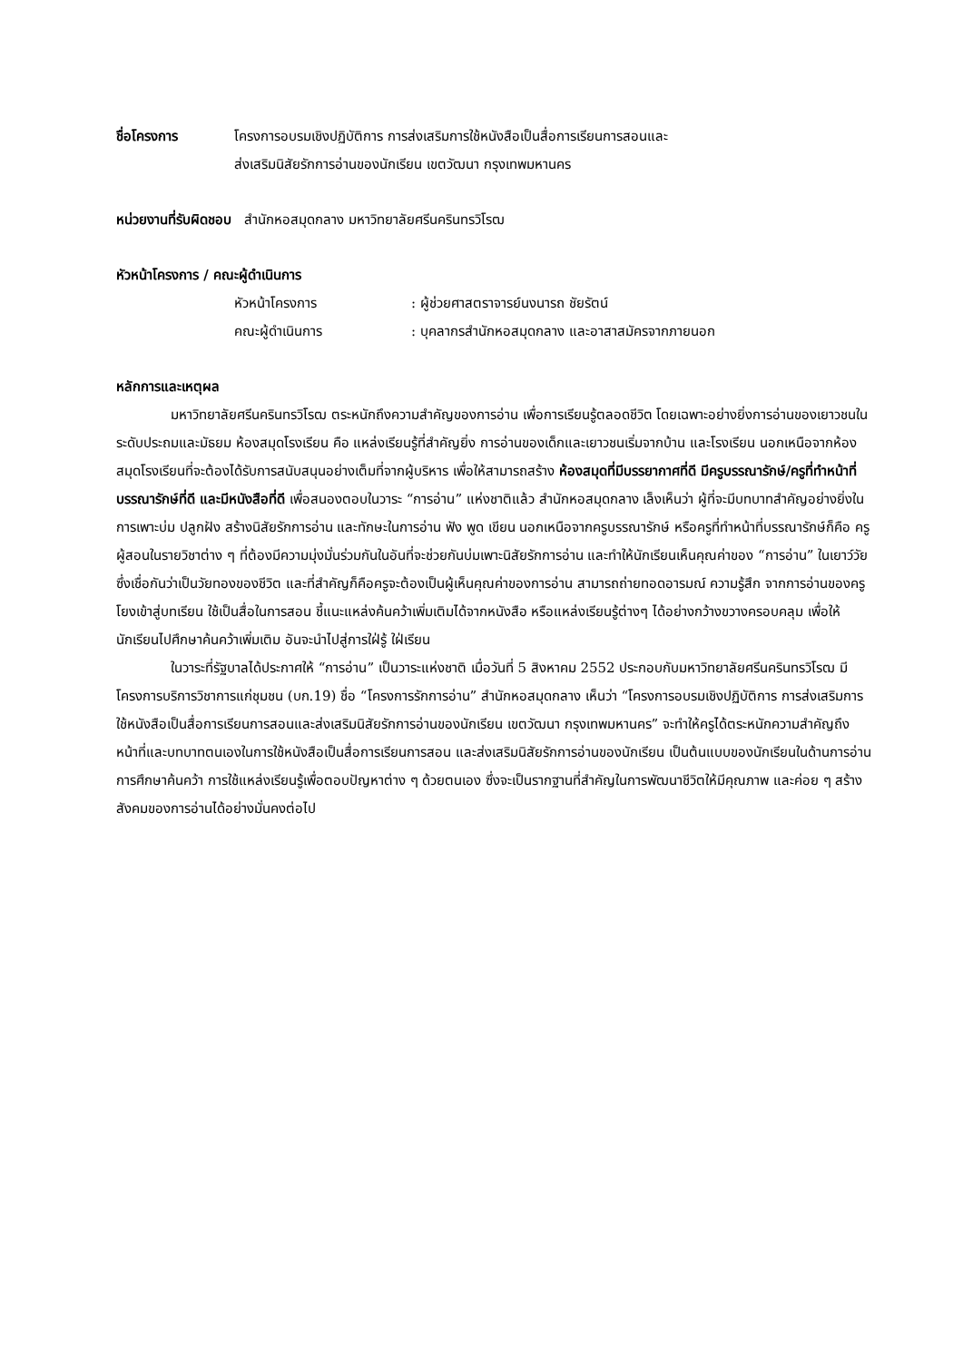ชื่อโครงการ โครงการอบรมเชิงปฏิบัติการ การส่งเสริมการใช้หนังสือเป็นสื่อการเรียนการสอนและ
ส่งเสริมนิสัยรักการอ่านของนักเรียน เขตวัฒนา กรุงเทพมหานคร
หน่วยงานที่รับผิดชอบ สำนักหอสมุดกลาง มหาวิทยาลัยศรีนครินทรวิโรฒ
หัวหน้าโครงการ / คณะผู้ดำเนินการ
หัวหน้าโครงการ: ผู้ช่วยศาสตราจารย์นงนารถ ชัยรัตน์
คณะผู้ดำเนินการ: บุคลากรสำนักหอสมุดกลาง และอาสาสมัครจากภายนอก
หลักการและเหตุผล
มหาวิทยาลัยศรีนครินทรวิโรฒ ตระหนักถึงความสำคัญของการอ่าน เพื่อการเรียนรู้ตลอดชีวิต โดยเฉพาะอย่างยิ่งการอ่านของเยาวชนในระดับประถมและมัธยม ห้องสมุดโรงเรียน คือ แหล่งเรียนรู้ที่สำคัญยิ่ง การอ่านของเด็กและเยาวชนเริ่มจากบ้าน และโรงเรียน นอกเหนือจากห้องสมุดโรงเรียนที่จะต้องได้รับการสนับสนุนอย่างเต็มที่จากผู้บริหาร เพื่อให้สามารถสร้าง ห้องสมุดที่มีบรรยากาศที่ดี มีครูบรรณารักษ์/ครูที่ทำหน้าที่บรรณารักษ์ที่ดี และมีหนังสือที่ดี เพื่อสนองตอบในวาระ “การอ่าน” แห่งชาติแล้ว สำนักหอสมุดกลาง เล็งเห็นว่า ผู้ที่จะมีบทบาทสำคัญอย่างยิ่งในการเพาะบ่ม ปลูกฝัง สร้างนิสัยรักการอ่าน และทักษะในการอ่าน ฟัง พูด เขียน นอกเหนือจากครูบรรณารักษ์ หรือครูที่ทำหน้าที่บรรณารักษ์ก็คือ ครูผู้สอนในรายวิชาต่าง ๆ ที่ต้องมีความมุ่งมั่นร่วมกันในอันที่จะช่วยกันบ่มเพาะนิสัยรักการอ่าน และทำให้นักเรียนเห็นคุณค่าของ “การอ่าน” ในเยาว์วัย ซึ่งเชื่อกันว่าเป็นวัยทองของชีวิต และที่สำคัญก็คือครูจะต้องเป็นผู้เห็นคุณค่าของการอ่าน สามารถถ่ายทอดอารมณ์ ความรู้สึก จากการอ่านของครูโยงเข้าสู่บทเรียน ใช้เป็นสื่อในการสอน ชี้แนะแหล่งค้นคว้าเพิ่มเติมได้จากหนังสือ หรือแหล่งเรียนรู้ต่างๆ ได้อย่างกว้างขวางครอบคลุม เพื่อให้นักเรียนไปศึกษาค้นคว้าเพิ่มเติม อันจะนำไปสู่การใฝ่รู้ ใฝ่เรียน
ในวาระที่รัฐบาลได้ประกาศให้ “การอ่าน” เป็นวาระแห่งชาติ เมื่อวันที่ 5 สิงหาคม 2552 ประกอบกับมหาวิทยาลัยศรีนครินทรวิโรฒ มีโครงการบริการวิชาการแก่ชุมชน (บก.19) ชื่อ “โครงการรักการอ่าน” สำนักหอสมุดกลาง เห็นว่า “โครงการอบรมเชิงปฏิบัติการ การส่งเสริมการใช้หนังสือเป็นสื่อการเรียนการสอนและส่งเสริมนิสัยรักการอ่านของนักเรียน เขตวัฒนา กรุงเทพมหานคร” จะทำให้ครูได้ตระหนักความสำคัญถึงหน้าที่และบทบาทตนเองในการใช้หนังสือเป็นสื่อการเรียนการสอน และส่งเสริมนิสัยรักการอ่านของนักเรียน เป็นต้นแบบของนักเรียนในด้านการอ่าน การศึกษาค้นคว้า การใช้แหล่งเรียนรู้เพื่อตอบปัญหาต่าง ๆ ด้วยตนเอง ซึ่งจะเป็นรากฐานที่สำคัญในการพัฒนาชีวิตให้มีคุณภาพ และค่อย ๆ สร้างสังคมของการอ่านได้อย่างมั่นคงต่อไป